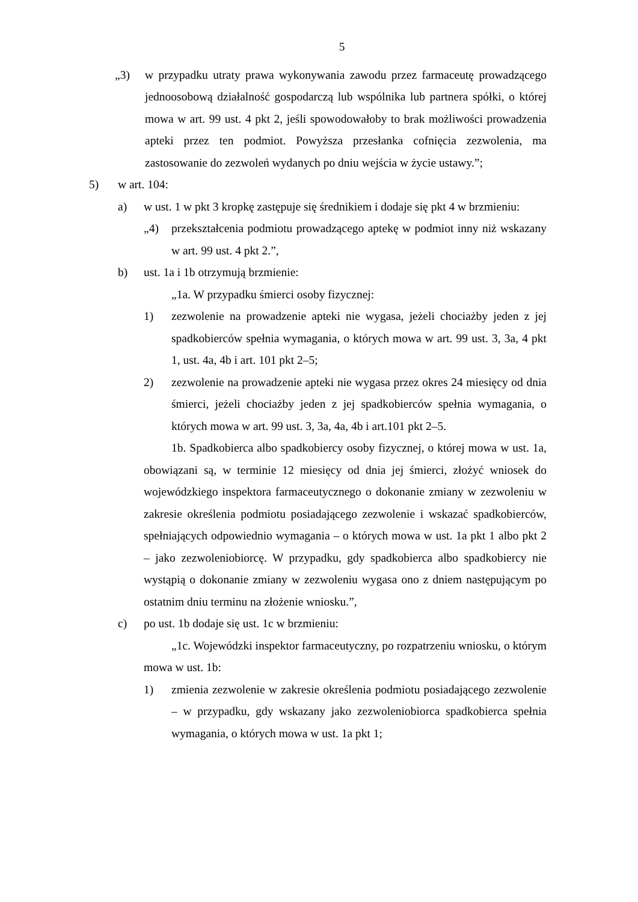5
„3) w przypadku utraty prawa wykonywania zawodu przez farmaceutę prowadzącego jednoosobową działalność gospodarczą lub wspólnika lub partnera spółki, o której mowa w art. 99 ust. 4 pkt 2, jeśli spowodowałoby to brak możliwości prowadzenia apteki przez ten podmiot. Powyższa przesłanka cofnięcia zezwolenia, ma zastosowanie do zezwoleń wydanych po dniu wejścia w życie ustawy.”;
5) w art. 104:
a) w ust. 1 w pkt 3 kropkę zastępuje się średnikiem i dodaje się pkt 4 w brzmieniu:
„4) przekształcenia podmiotu prowadzącego aptekę w podmiot inny niż wskazany w art. 99 ust. 4 pkt 2.”,
b) ust. 1a i 1b otrzymują brzmienie:
„1a. W przypadku śmierci osoby fizycznej:
1) zezwolenie na prowadzenie apteki nie wygasa, jeżeli chociażby jeden z jej spadkobierców spełnia wymagania, o których mowa w art. 99 ust. 3, 3a, 4 pkt 1, ust. 4a, 4b i art. 101 pkt 2–5;
2) zezwolenie na prowadzenie apteki nie wygasa przez okres 24 miesięcy od dnia śmierci, jeżeli chociażby jeden z jej spadkobierców spełnia wymagania, o których mowa w art. 99 ust. 3, 3a, 4a, 4b i art.101 pkt 2–5.
1b. Spadkobierca albo spadkobiercy osoby fizycznej, o której mowa w ust. 1a, obowiązani są, w terminie 12 miesięcy od dnia jej śmierci, złożyć wniosek do wojewódzkiego inspektora farmaceutycznego o dokonanie zmiany w zezwoleniu w zakresie określenia podmiotu posiadającego zezwolenie i wskazać spadkobierców, spełniających odpowiednio wymagania – o których mowa w ust. 1a pkt 1 albo pkt 2 – jako zezwoleniobiorcę. W przypadku, gdy spadkobierca albo spadkobiercy nie wystąpią o dokonanie zmiany w zezwoleniu wygasa ono z dniem następującym po ostatnim dniu terminu na złożenie wniosku.”,
c) po ust. 1b dodaje się ust. 1c w brzmieniu:
„1c. Wojewódzki inspektor farmaceutyczny, po rozpatrzeniu wniosku, o którym mowa w ust. 1b:
1) zmienia zezwolenie w zakresie określenia podmiotu posiadającego zezwolenie – w przypadku, gdy wskazany jako zezwoleniobiorca spadkobierca spełnia wymagania, o których mowa w ust. 1a pkt 1;